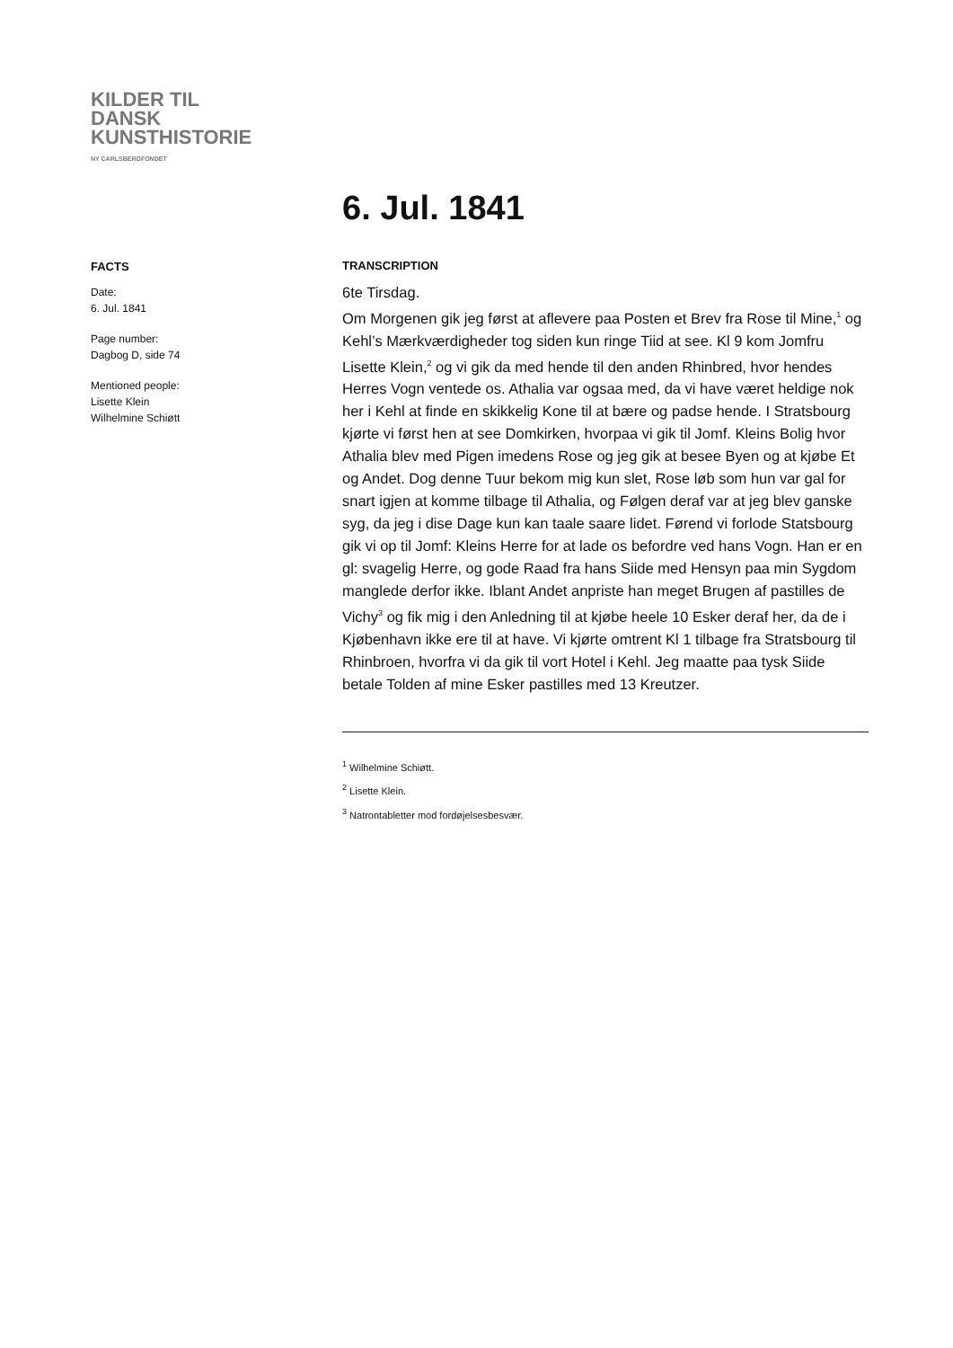KILDER TIL
DANSK
KUNSTHISTORIE
NY CARLSBERGFONDET
6. Jul. 1841
FACTS
Date:
6. Jul. 1841
Page number:
Dagbog D, side 74
Mentioned people:
Lisette Klein
Wilhelmine Schiøtt
TRANSCRIPTION
6te Tirsdag.
Om Morgenen gik jeg først at aflevere paa Posten et Brev fra Rose til Mine,<sup>1</sup> og Kehl’s Mærkværdigheder tog siden kun ringe Tiid at see. Kl 9 kom Jomfru Lisette Klein,<sup>2</sup> og vi gik da med hende til den anden Rhinbred, hvor hendes Herres Vogn ventede os. Athalia var ogsaa med, da vi have været heldige nok her i Kehl at finde en skikkelig Kone til at bære og padse hende. I Stratsbourg kjørte vi først hen at see Domkirken, hvorpaa vi gik til Jomf. Kleins Bolig hvor Athalia blev med Pigen imedens Rose og jeg gik at besee Byen og at kjøbe Et og Andet. Dog denne Tuur bekom mig kun slet, Rose løb som hun var gal for snart igjen at komme tilbage til Athalia, og Følgen deraf var at jeg blev ganske syg, da jeg i dise Dage kun kan taale saare lidet. Førend vi forlode Statsbourg gik vi op til Jomf: Kleins Herre for at lade os befordre ved hans Vogn. Han er en gl: svagelig Herre, og gode Raad fra hans Siide med Hensyn paa min Sygdom manglede derfor ikke. Iblant Andet anpriste han meget Brugen af pastilles de Vichy<sup>3</sup> og fik mig i den Anledning til at kjøbe heele 10 Esker deraf her, da de i Kjøbenhavn ikke ere til at have. Vi kjørte omtrent Kl 1 tilbage fra Stratsbourg til Rhinbroen, hvorfra vi da gik til vort Hotel i Kehl. Jeg maatte paa tysk Siide betale Tolden af mine Esker pastilles med 13 Kreutzer.
<sup>1</sup> Wilhelmine Schiøtt.
<sup>2</sup> Lisette Klein.
<sup>3</sup> Natrontabletter mod fordøjelsesbesvær.